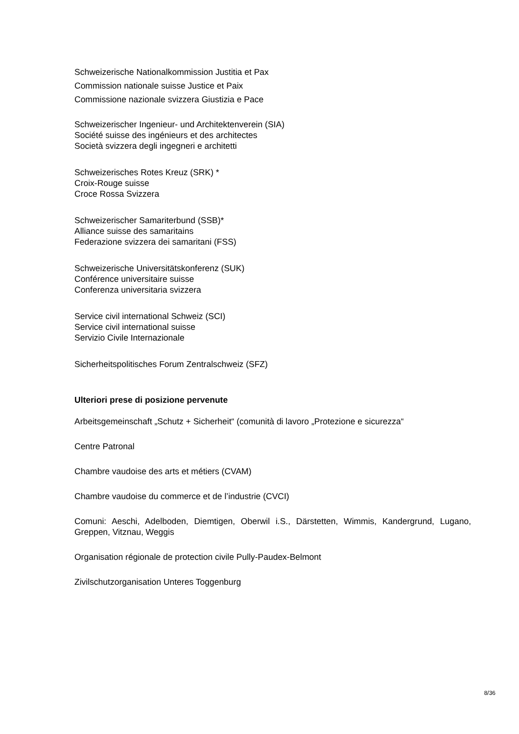Schweizerische Nationalkommission Justitia et Pax
Commission nationale suisse Justice et Paix
Commissione nazionale svizzera Giustizia e Pace
Schweizerischer Ingenieur- und Architektenverein (SIA)
Société suisse des ingénieurs et des architectes
Società svizzera degli ingegneri e architetti
Schweizerisches Rotes Kreuz (SRK) *
Croix-Rouge suisse
Croce Rossa Svizzera
Schweizerischer Samariterbund (SSB)*
Alliance suisse des samaritains
Federazione svizzera dei samaritani (FSS)
Schweizerische Universitätskonferenz (SUK)
Conférence universitaire suisse
Conferenza universitaria svizzera
Service civil international Schweiz (SCI)
Service civil international suisse
Servizio Civile Internazionale
Sicherheitspolitisches Forum Zentralschweiz (SFZ)
Ulteriori prese di posizione pervenute
Arbeitsgemeinschaft „Schutz + Sicherheit“ (comunità di lavoro „Protezione e sicurezza“
Centre Patronal
Chambre vaudoise des arts et métiers (CVAM)
Chambre vaudoise du commerce et de l’industrie (CVCI)
Comuni: Aeschi, Adelboden, Diemtigen, Oberwil i.S., Därstetten, Wimmis, Kandergrund, Lugano, Greppen, Vitznau, Weggis
Organisation régionale de protection civile Pully-Paudex-Belmont
Zivilschutzorganisation Unteres Toggenburg
8/36